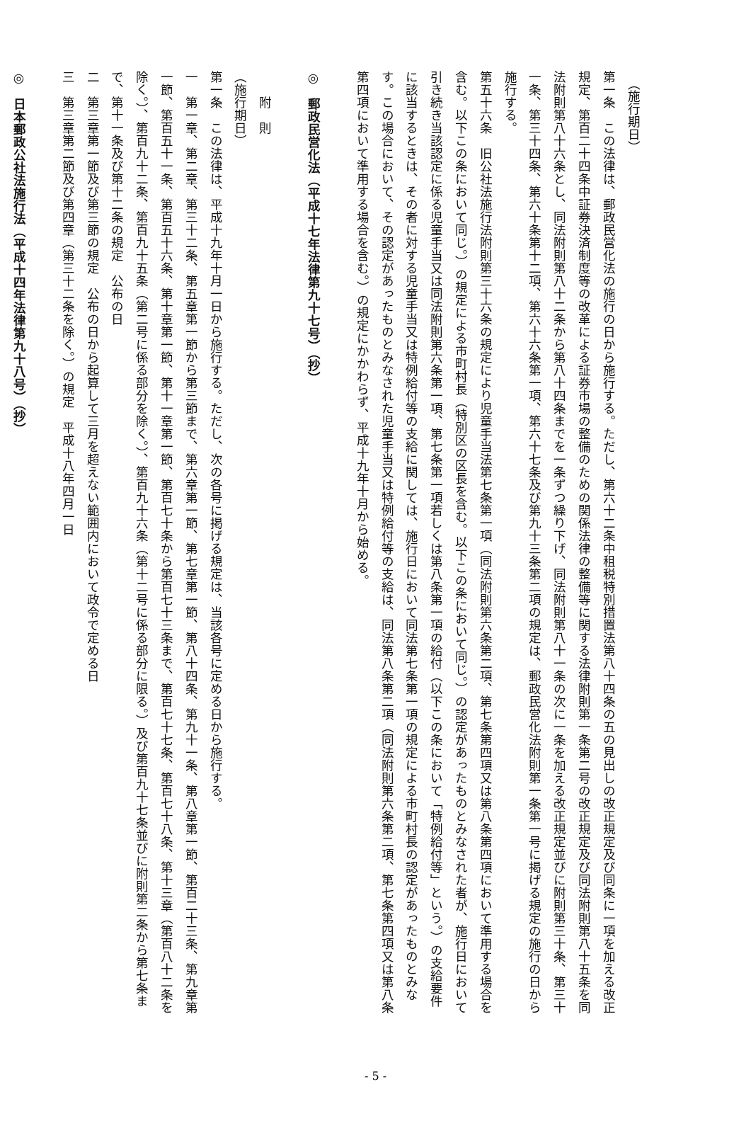（施行期日）
第一条　この法律は、郵政民営化法の施行の日から施行する。ただし、第六十二条中租税特別措置法第八十四条の五の見出しの改正規定及び同条に一項を加える改正規定、第百二十四条中証券決済制度等の改革による証券市場の整備のための関係法律の整備等に関する法律附則第一条第二号の改正規定及び同法附則第八十五条を同法附則第八十六条とし、同法附則第八十二条から第八十四条までを一条ずつ繰り下げ、同法附則第八十一条の次に一条を加える改正規定並びに附則第三十条、第三十一条、第三十四条、第六十条第十二項、第六十六条第一項、第六十七条及び第九十三条第二項の規定は、郵政民営化法附則第一条第一号に掲げる規定の施行の日から施行する。
第五十六条　旧公社法施行法附則第三十六条の規定により児童手当法第七条第一項（同法附則第六条第二項、第七条第四項又は第八条第四項において準用する場合を含む。以下この条において同じ。）の規定による市町村長（特別区の区長を含む。以下この条において同じ。）の認定があったものとみなされた者が、施行日において引き続き当該認定に係る児童手当又は同法附則第六条第一項、第七条第一項若しくは第八条第一項の給付（以下この条において「特例給付等」という。）の支給要件に該当するときは、その者に対する児童手当又は特例給付等の支給に関しては、施行日において同法第七条第一項の規定による市町村長の認定があったものとみなす。この場合において、その認定があったものとみなされた児童手当又は特例給付等の支給は、同法第八条第二項（同法附則第六条第二項、第七条第四項又は第八条第四項において準用する場合を含む。）の規定にかかわらず、平成十九年十月から始める。
◎　郵政民営化法（平成十七年法律第九十七号）（抄）
　　附　則
（施行期日）
第一条　この法律は、平成十九年十月一日から施行する。ただし、次の各号に掲げる規定は、当該各号に定める日から施行する。
一　第一章、第二章、第三十二条、第五章第一節から第三節まで、第六章第一節、第七章第一節、第八十四条、第九十一条、第八章第一節、第百二十三条、第九章第一節、第百五十一条、第百五十六条、第十章第一節、第十一章第一節、第百七十条から第百七十三条まで、第百七十七条、第百七十八条、第十三章（第百八十二条を除く。）、第百九十二条、第百九十五条（第二号に係る部分を除く。）、第百九十六条（第十二号に係る部分に限る。）及び第百九十七条並びに附則第二条から第七条まで、第十一条及び第十二条の規定　公布の日
二　第三章第一節及び第三節の規定　公布の日から起算して三月を超えない範囲内において政令で定める日
三　第三章第二節及び第四章（第三十二条を除く。）の規定　平成十八年四月一日
◎　日本郵政公社法施行法（平成十四年法律第九十八号）（抄）
- 5 -